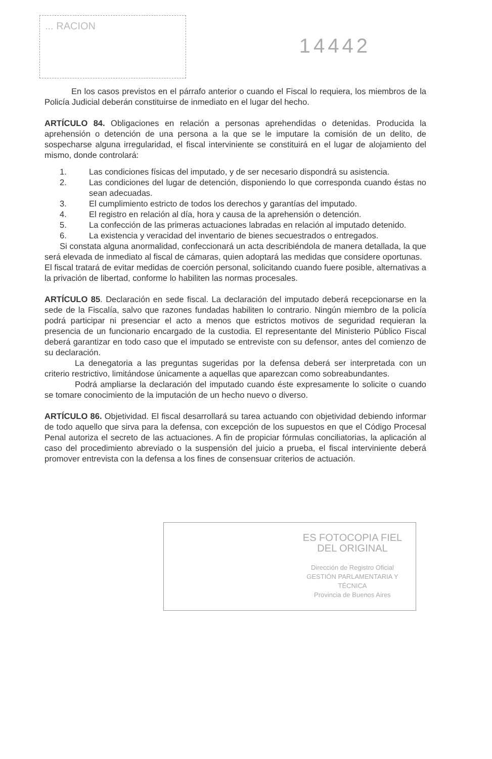... RACION
14442
En los casos previstos en el párrafo anterior o cuando el Fiscal lo requiera, los miembros de la Policía Judicial deberán constituirse de inmediato en el lugar del hecho.
ARTÍCULO 84. Obligaciones en relación a personas aprehendidas o detenidas. Producida la aprehensión o detención de una persona a la que se le imputare la comisión de un delito, de sospecharse alguna irregularidad, el fiscal interviniente se constituirá en el lugar de alojamiento del mismo, donde controlará:
1. Las condiciones físicas del imputado, y de ser necesario dispondrá su asistencia.
2. Las condiciones del lugar de detención, disponiendo lo que corresponda cuando éstas no sean adecuadas.
3. El cumplimiento estricto de todos los derechos y garantías del imputado.
4. El registro en relación al día, hora y causa de la aprehensión o detención.
5. La confección de las primeras actuaciones labradas en relación al imputado detenido.
6. La existencia y veracidad del inventario de bienes secuestrados o entregados.
Si constata alguna anormalidad, confeccionará un acta describiéndola de manera detallada, la que será elevada de inmediato al fiscal de cámaras, quien adoptará las medidas que considere oportunas.
El fiscal tratará de evitar medidas de coerción personal, solicitando cuando fuere posible, alternativas a la privación de libertad, conforme lo habiliten las normas procesales.
ARTÍCULO 85. Declaración en sede fiscal. La declaración del imputado deberá recepcionarse en la sede de la Fiscalía, salvo que razones fundadas habiliten lo contrario. Ningún miembro de la policía podrá participar ni presenciar el acto a menos que estrictos motivos de seguridad requieran la presencia de un funcionario encargado de la custodia. El representante del Ministerio Público Fiscal deberá garantizar en todo caso que el imputado se entreviste con su defensor, antes del comienzo de su declaración.
La denegatoria a las preguntas sugeridas por la defensa deberá ser interpretada con un criterio restrictivo, limitándose únicamente a aquellas que aparezcan como sobreabundantes.
Podrá ampliarse la declaración del imputado cuando éste expresamente lo solicite o cuando se tomare conocimiento de la imputación de un hecho nuevo o diverso.
ARTÍCULO 86. Objetividad. El fiscal desarrollará su tarea actuando con objetividad debiendo informar de todo aquello que sirva para la defensa, con excepción de los supuestos en que el Código Procesal Penal autoriza el secreto de las actuaciones. A fin de propiciar fórmulas conciliatorias, la aplicación al caso del procedimiento abreviado o la suspensión del juicio a prueba, el fiscal interviniente deberá promover entrevista con la defensa a los fines de consensuar criterios de actuación.
ES FOTOCOPIA FIEL DEL ORIGINAL
Dirección de Registro Oficial
GESTIÓN PARLAMENTARIA Y TÉCNICA
Provincia de Buenos Aires